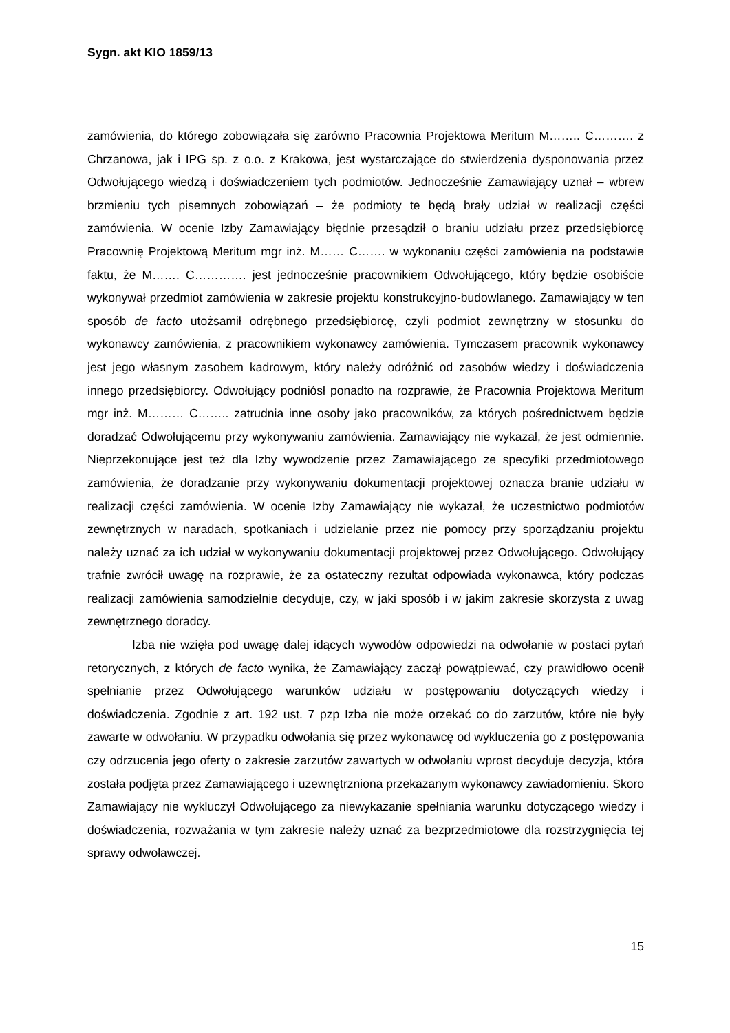Sygn. akt KIO 1859/13
zamówienia, do którego zobowiązała się zarówno Pracownia Projektowa Meritum M…….. C………. z Chrzanowa, jak i IPG sp. z o.o. z Krakowa, jest wystarczające do stwierdzenia dysponowania przez Odwołującego wiedzą i doświadczeniem tych podmiotów. Jednocześnie Zamawiający uznał – wbrew brzmieniu tych pisemnych zobowiązań – że podmioty te będą brały udział w realizacji części zamówienia. W ocenie Izby Zamawiający błędnie przesądził o braniu udziału przez przedsiębiorcę Pracownię Projektową Meritum mgr inż. M…… C……. w wykonaniu części zamówienia na podstawie faktu, że M……. C…………. jest jednocześnie pracownikiem Odwołującego, który będzie osobiście wykonywał przedmiot zamówienia w zakresie projektu konstrukcyjno-budowlanego. Zamawiający w ten sposób de facto utożsamił odrębnego przedsiębiorcę, czyli podmiot zewnętrzny w stosunku do wykonawcy zamówienia, z pracownikiem wykonawcy zamówienia. Tymczasem pracownik wykonawcy jest jego własnym zasobem kadrowym, który należy odróżnić od zasobów wiedzy i doświadczenia innego przedsiębiorcy. Odwołujący podniósł ponadto na rozprawie, że Pracownia Projektowa Meritum mgr inż. M……… C…….. zatrudnia inne osoby jako pracowników, za których pośrednictwem będzie doradzać Odwołującemu przy wykonywaniu zamówienia. Zamawiający nie wykazał, że jest odmiennie. Nieprzekonujące jest też dla Izby wywodzenie przez Zamawiającego ze specyfiki przedmiotowego zamówienia, że doradzanie przy wykonywaniu dokumentacji projektowej oznacza branie udziału w realizacji części zamówienia. W ocenie Izby Zamawiający nie wykazał, że uczestnictwo podmiotów zewnętrznych w naradach, spotkaniach i udzielanie przez nie pomocy przy sporządzaniu projektu należy uznać za ich udział w wykonywaniu dokumentacji projektowej przez Odwołującego. Odwołujący trafnie zwrócił uwagę na rozprawie, że za ostateczny rezultat odpowiada wykonawca, który podczas realizacji zamówienia samodzielnie decyduje, czy, w jaki sposób i w jakim zakresie skorzysta z uwag zewnętrznego doradcy.
Izba nie wzięła pod uwagę dalej idących wywodów odpowiedzi na odwołanie w postaci pytań retorycznych, z których de facto wynika, że Zamawiający zaczął powątpiewać, czy prawidłowo ocenił spełnianie przez Odwołującego warunków udziału w postępowaniu dotyczących wiedzy i doświadczenia. Zgodnie z art. 192 ust. 7 pzp Izba nie może orzekać co do zarzutów, które nie były zawarte w odwołaniu. W przypadku odwołania się przez wykonawcę od wykluczenia go z postępowania czy odrzucenia jego oferty o zakresie zarzutów zawartych w odwołaniu wprost decyduje decyzja, która została podjęta przez Zamawiającego i uzewnętrzniona przekazanym wykonawcy zawiadomieniu. Skoro Zamawiający nie wykluczył Odwołującego za niewykazanie spełniania warunku dotyczącego wiedzy i doświadczenia, rozważania w tym zakresie należy uznać za bezprzedmiotowe dla rozstrzygnięcia tej sprawy odwoławczej.
15